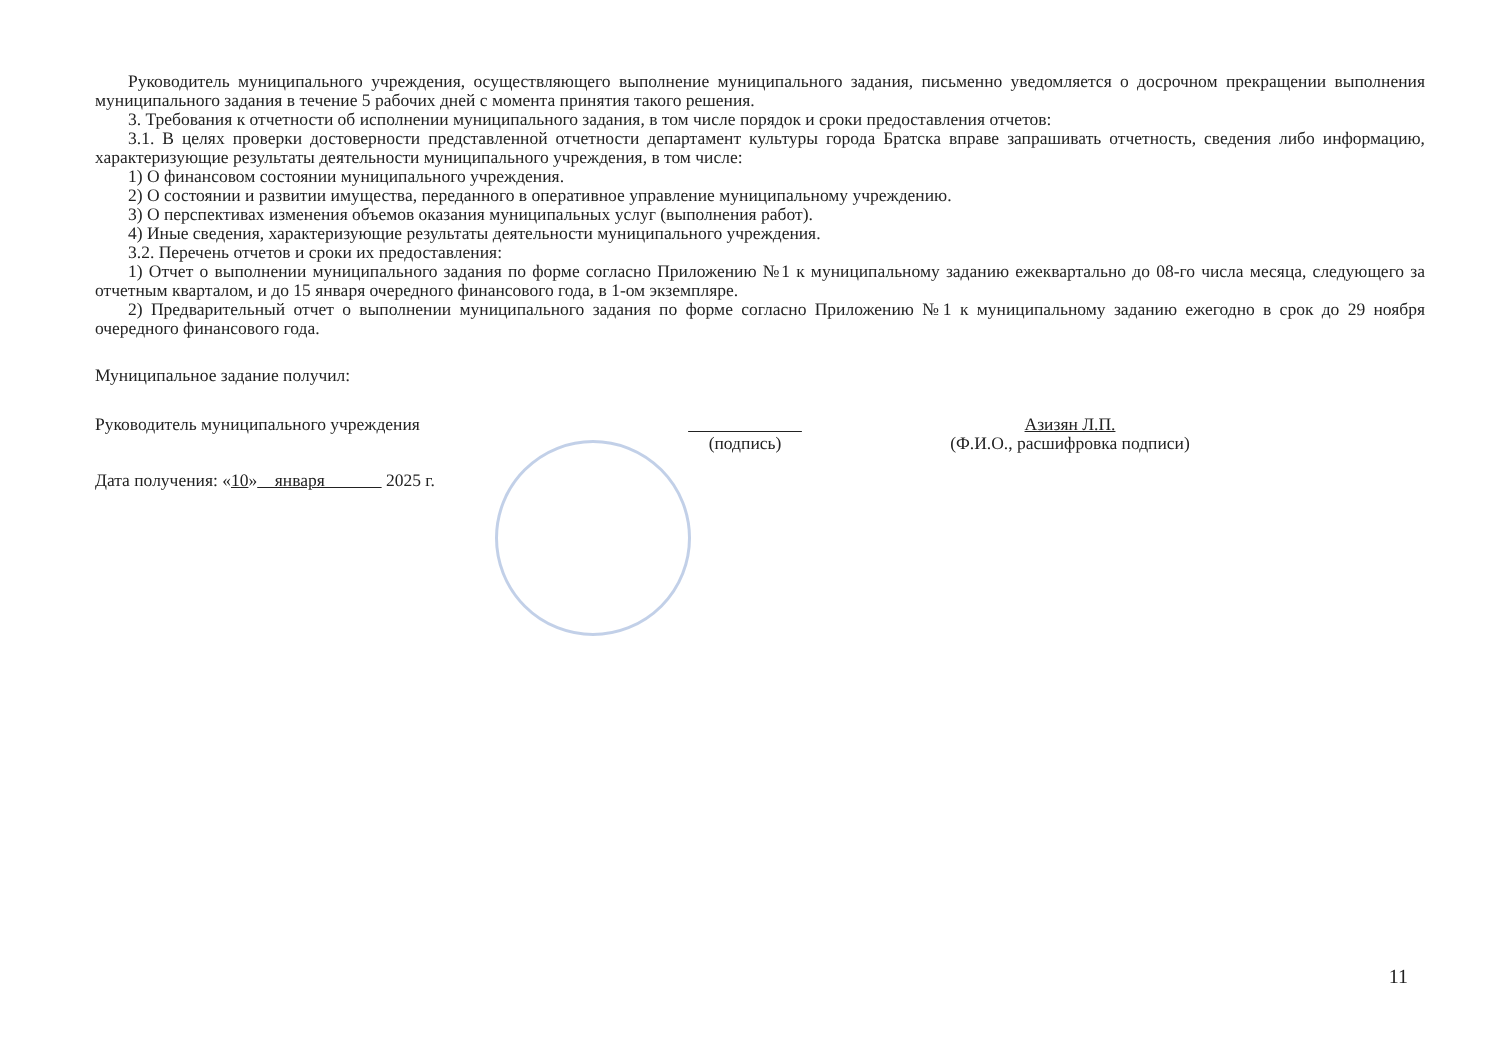Руководитель муниципального учреждения, осуществляющего выполнение муниципального задания, письменно уведомляется о досрочном прекращении выполнения муниципального задания в течение 5 рабочих дней с момента принятия такого решения.
3. Требования к отчетности об исполнении муниципального задания, в том числе порядок и сроки предоставления отчетов:
3.1. В целях проверки достоверности представленной отчетности департамент культуры города Братска вправе запрашивать отчетность, сведения либо информацию, характеризующие результаты деятельности муниципального учреждения, в том числе:
1) О финансовом состоянии муниципального учреждения.
2) О состоянии и развитии имущества, переданного в оперативное управление муниципальному учреждению.
3) О перспективах изменения объемов оказания муниципальных услуг (выполнения работ).
4) Иные сведения, характеризующие результаты деятельности муниципального учреждения.
3.2. Перечень отчетов и сроки их предоставления:
1) Отчет о выполнении муниципального задания по форме согласно Приложению №1 к муниципальному заданию ежеквартально до 08-го числа месяца, следующего за отчетным кварталом, и до 15 января очередного финансового года, в 1-ом экземпляре.
2) Предварительный отчет о выполнении муниципального задания по форме согласно Приложению №1 к муниципальному заданию ежегодно в срок до 29 ноября очередного финансового года.
Муниципальное задание получил:
Руководитель муниципального учреждения
(подпись) Азизян Л.П.
(Ф.И.О., расшифровка подписи)
Дата получения: «10» января 2025 г.
11